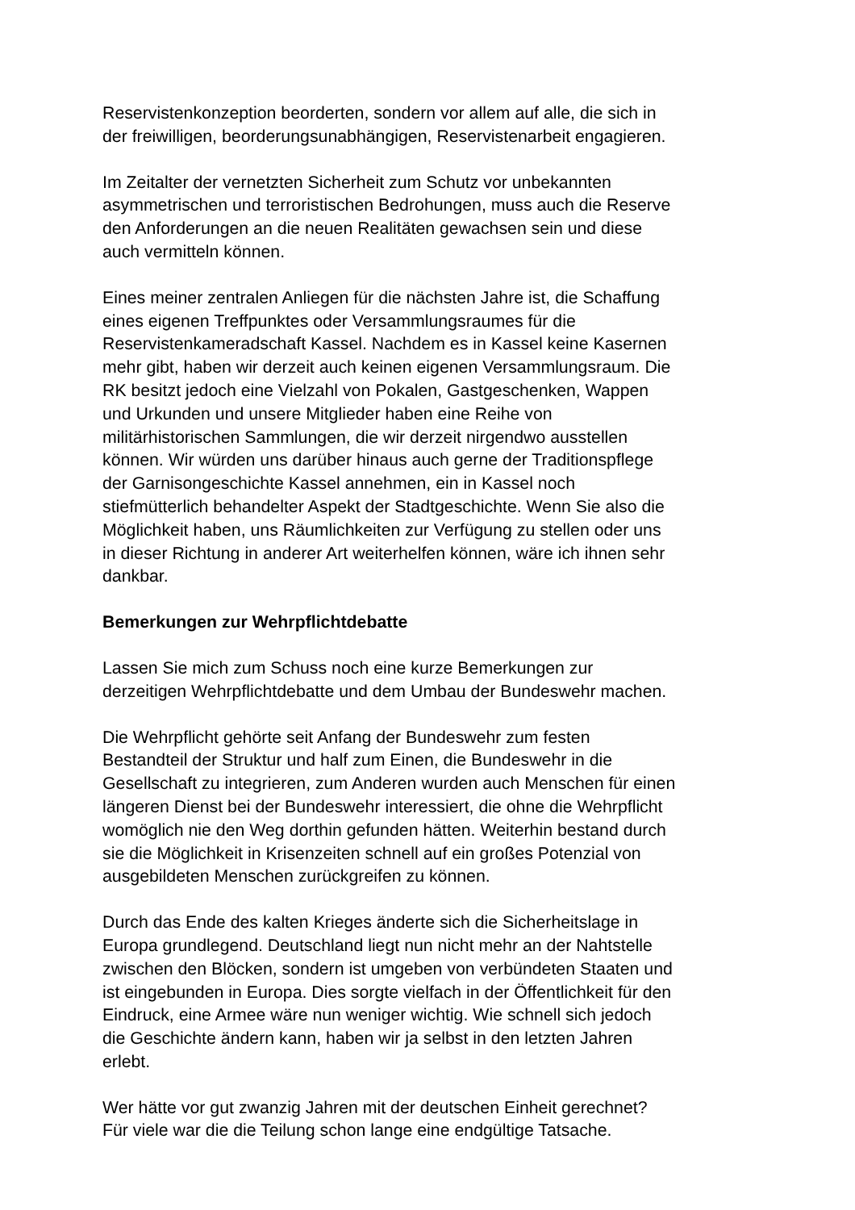Reservistenkonzeption beorderten, sondern vor allem auf alle, die sich in
der freiwilligen, beorderungsunabhängigen, Reservistenarbeit engagieren.
Im Zeitalter der vernetzten Sicherheit zum Schutz vor unbekannten
asymmetrischen und terroristischen Bedrohungen, muss auch die Reserve
den Anforderungen an die neuen Realitäten gewachsen sein und diese
auch vermitteln können.
Eines meiner zentralen Anliegen für die nächsten Jahre ist, die Schaffung
eines eigenen Treffpunktes oder Versammlungsraumes für die
Reservistenkameradschaft Kassel. Nachdem es in Kassel keine Kasernen
mehr gibt, haben wir derzeit auch keinen eigenen Versammlungsraum. Die
RK besitzt jedoch eine Vielzahl von Pokalen, Gastgeschenken, Wappen
und Urkunden und unsere Mitglieder haben eine Reihe von
militärhistorischen Sammlungen, die wir derzeit nirgendwo ausstellen
können. Wir würden uns darüber hinaus auch gerne der Traditionspflege
der Garnisongeschichte Kassel annehmen, ein in Kassel noch
stiefmütterlich behandelter Aspekt der Stadtgeschichte. Wenn Sie also die
Möglichkeit haben, uns Räumlichkeiten zur Verfügung zu stellen oder uns
in dieser Richtung in anderer Art weiterhelfen können, wäre ich ihnen sehr
dankbar.
Bemerkungen zur Wehrpflichtdebatte
Lassen Sie mich zum Schuss noch eine kurze Bemerkungen zur
derzeitigen Wehrpflichtdebatte und dem Umbau der Bundeswehr machen.
Die Wehrpflicht gehörte seit Anfang der Bundeswehr zum festen
Bestandteil der Struktur und half zum Einen, die Bundeswehr in die
Gesellschaft zu integrieren, zum Anderen wurden auch Menschen für einen
längeren Dienst bei der Bundeswehr interessiert, die ohne die Wehrpflicht
womöglich nie den Weg dorthin gefunden hätten. Weiterhin bestand durch
sie die Möglichkeit in Krisenzeiten schnell auf ein großes Potenzial von
ausgebildeten Menschen zurückgreifen zu können.
Durch das Ende des kalten Krieges änderte sich die Sicherheitslage in
Europa grundlegend. Deutschland liegt nun nicht mehr an der Nahtstelle
zwischen den Blöcken, sondern ist umgeben von verbündeten Staaten und
ist eingebunden in Europa. Dies sorgte vielfach in der Öffentlichkeit für den
Eindruck, eine Armee wäre nun weniger wichtig. Wie schnell sich jedoch
die Geschichte ändern kann, haben wir ja selbst in den letzten Jahren
erlebt.
Wer hätte vor gut zwanzig Jahren mit der deutschen Einheit gerechnet?
Für viele war die die Teilung schon lange eine endgültige Tatsache.